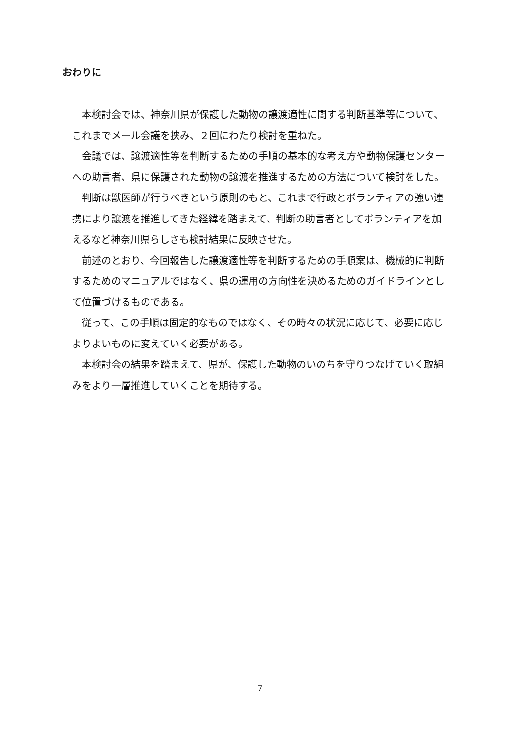おわりに
本検討会では、神奈川県が保護した動物の譲渡適性に関する判断基準等について、これまでメール会議を挟み、２回にわたり検討を重ねた。
会議では、譲渡適性等を判断するための手順の基本的な考え方や動物保護センターへの助言者、県に保護された動物の譲渡を推進するための方法について検討をした。
判断は獣医師が行うべきという原則のもと、これまで行政とボランティアの強い連携により譲渡を推進してきた経緯を踏まえて、判断の助言者としてボランティアを加えるなど神奈川県らしさも検討結果に反映させた。
前述のとおり、今回報告した譲渡適性等を判断するための手順案は、機械的に判断するためのマニュアルではなく、県の運用の方向性を決めるためのガイドラインとして位置づけるものである。
従って、この手順は固定的なものではなく、その時々の状況に応じて、必要に応じよりよいものに変えていく必要がある。
本検討会の結果を踏まえて、県が、保護した動物のいのちを守りつなげていく取組みをより一層推進していくことを期待する。
7